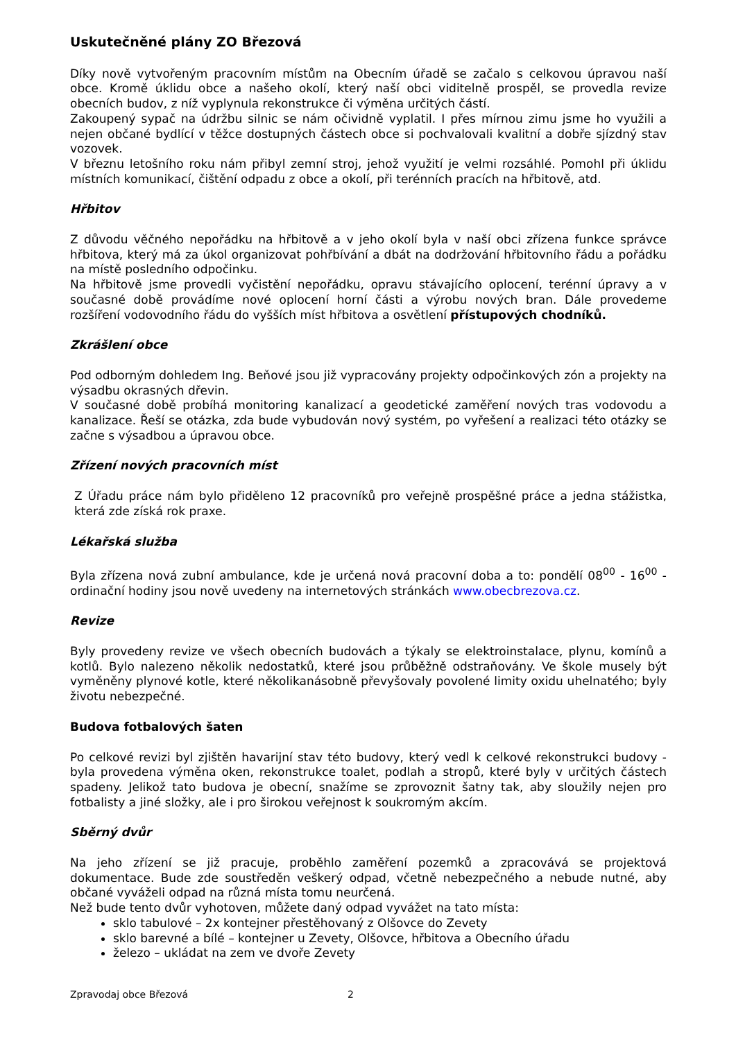Uskutečněné plány ZO Březová
Díky nově vytvořeným pracovním místům na Obecním úřadě se začalo s celkovou úpravou naší obce. Kromě úklidu obce a našeho okolí, který naší obci viditelně prospěl, se provedla revize obecních budov, z níž vyplynula rekonstrukce či výměna určitých částí.
Zakoupený sypač na údržbu silnic se nám očividně vyplatil. I přes mírnou zimu jsme ho využili a nejen občané bydlící v těžce dostupných částech obce si pochvalovali kvalitní a dobře sjízdný stav vozovek.
V březnu letošního roku nám přibyl zemní stroj, jehož využití je velmi rozsáhlé. Pomohl při úklidu místních komunikací, čištění odpadu z obce a okolí, při terénních pracích na hřbitově, atd.
Hřbitov
Z důvodu věčného nepořádku na hřbitově a v jeho okolí byla v naší obci zřízena funkce správce hřbitova, který má za úkol organizovat pohřbívání a dbát na dodržování hřbitovního řádu a pořádku na místě posledního odpočinku.
Na hřbitově jsme provedli vyčistění nepořádku, opravu stávajícího oplocení, terénní úpravy a v současné době provádíme nové oplocení horní části a výrobu nových bran. Dále provedeme rozšíření vodovodního řádu do vyšších míst hřbitova a osvětlení přístupových chodníků.
Zkrášlení obce
Pod odborným dohledem Ing. Beňové jsou již vypracovány projekty odpočinkových zón a projekty na výsadbu okrasných dřevin.
V současné době probíhá monitoring kanalizací a geodetické zaměření nových tras vodovodu a kanalizace. Řeší se otázka, zda bude vybudován nový systém, po vyřešení a realizaci této otázky se začne s výsadbou a úpravou obce.
Zřízení nových pracovních míst
Z Úřadu práce nám bylo přiděleno 12 pracovníků pro veřejně prospěšné práce a jedna stážistka, která zde získá rok praxe.
Lékařská služba
Byla zřízena nová zubní ambulance, kde je určená nová pracovní doba a to: pondělí 08<sup>00</sup> - 16<sup>00</sup> - ordinační hodiny jsou nově uvedeny na internetových stránkách www.obecbrezova.cz.
Revize
Byly provedeny revize ve všech obecních budovách a týkaly se elektroinstalace, plynu, komínů a kotlů. Bylo nalezeno několik nedostatků, které jsou průběžně odstraňovány. Ve škole musely být vyměněny plynové kotle, které několikanásobně převyšovaly povolené limity oxidu uhelnatého; byly životu nebezpečné.
Budova fotbalových šaten
Po celkové revizi byl zjištěn havarijní stav této budovy, který vedl k celkové rekonstrukci budovy - byla provedena výměna oken, rekonstrukce toalet, podlah a stropů, které byly v určitých částech spadeny. Jelikož tato budova je obecní, snažíme se zprovoznit šatny tak, aby sloužily nejen pro fotbalisty a jiné složky, ale i pro širokou veřejnost k soukromým akcím.
Sběrný dvůr
Na jeho zřízení se již pracuje, proběhlo zaměření pozemků a zpracovává se projektová dokumentace. Bude zde soustředěn veškerý odpad, včetně nebezpečného a nebude nutné, aby občané vyváželi odpad na různá místa tomu neurčená.
Než bude tento dvůr vyhotoven, můžete daný odpad vyvážet na tato místa:
sklo tabulové – 2x kontejner přestěhovaný z Olšovce do Zevety
sklo barevné a bílé – kontejner u Zevety, Olšovce, hřbitova a Obecního úřadu
železo – ukládat na zem ve dvoře Zevety
Zpravodaj obce Březová 2